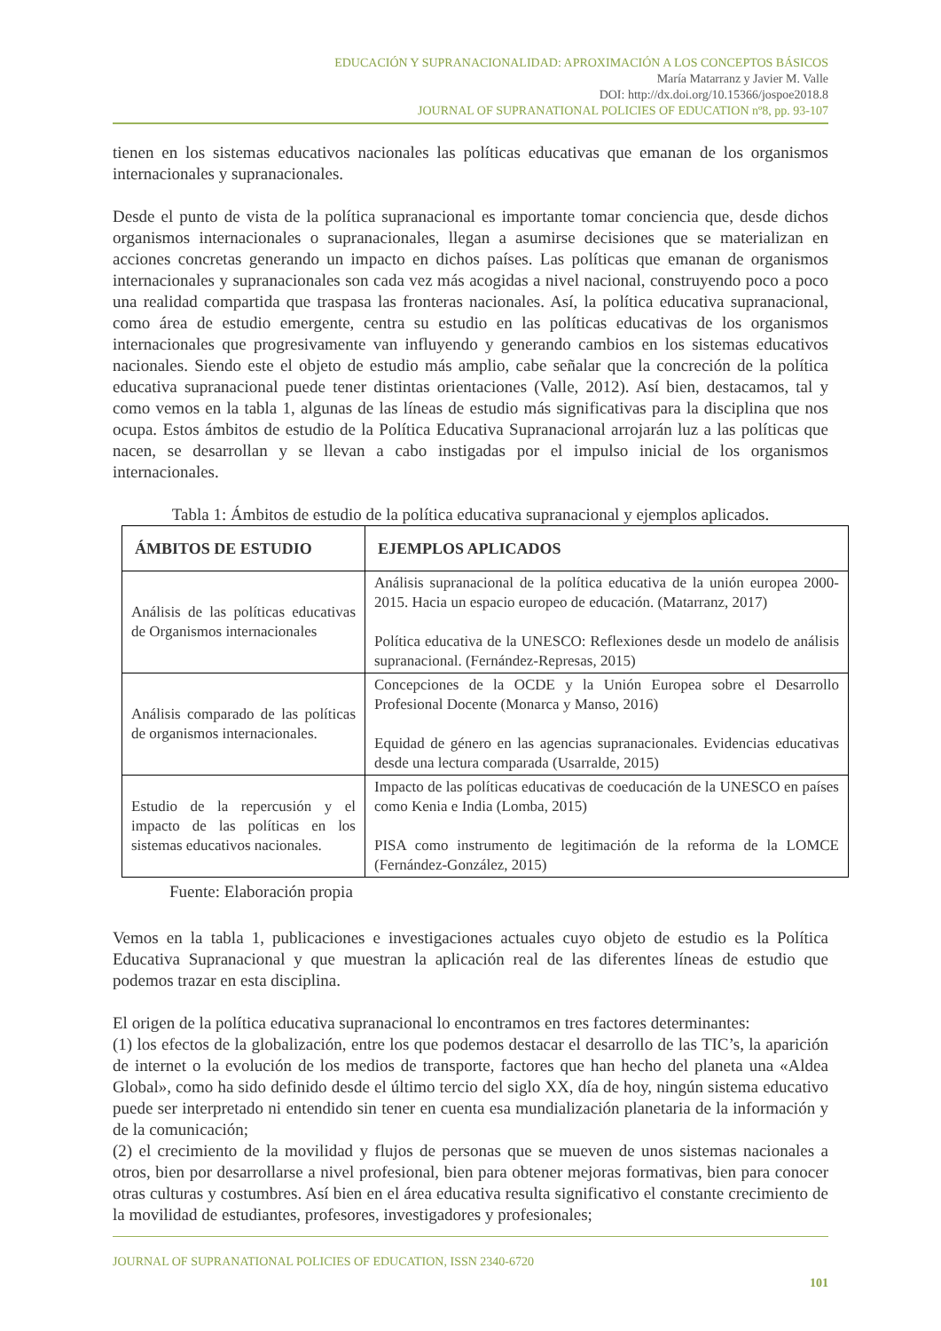EDUCACIÓN Y SUPRANACIONALIDAD: APROXIMACIÓN A LOS CONCEPTOS BÁSICOS
María Matarranz y Javier M. Valle
DOI: http://dx.doi.org/10.15366/jospoe2018.8
JOURNAL OF SUPRANATIONAL POLICIES OF EDUCATION nº8, pp. 93-107
tienen en los sistemas educativos nacionales las políticas educativas que emanan de los organismos internacionales y supranacionales.
Desde el punto de vista de la política supranacional es importante tomar conciencia que, desde dichos organismos internacionales o supranacionales, llegan a asumirse decisiones que se materializan en acciones concretas generando un impacto en dichos países. Las políticas que emanan de organismos internacionales y supranacionales son cada vez más acogidas a nivel nacional, construyendo poco a poco una realidad compartida que traspasa las fronteras nacionales. Así, la política educativa supranacional, como área de estudio emergente, centra su estudio en las políticas educativas de los organismos internacionales que progresivamente van influyendo y generando cambios en los sistemas educativos nacionales. Siendo este el objeto de estudio más amplio, cabe señalar que la concreción de la política educativa supranacional puede tener distintas orientaciones (Valle, 2012). Así bien, destacamos, tal y como vemos en la tabla 1, algunas de las líneas de estudio más significativas para la disciplina que nos ocupa. Estos ámbitos de estudio de la Política Educativa Supranacional arrojarán luz a las políticas que nacen, se desarrollan y se llevan a cabo instigadas por el impulso inicial de los organismos internacionales.
Tabla 1: Ámbitos de estudio de la política educativa supranacional y ejemplos aplicados.
| ÁMBITOS DE ESTUDIO | EJEMPLOS APLICADOS |
| --- | --- |
| Análisis de las políticas educativas de Organismos internacionales | Análisis supranacional de la política educativa de la unión europea 2000-2015. Hacia un espacio europeo de educación. (Matarranz, 2017) Política educativa de la UNESCO: Reflexiones desde un modelo de análisis supranacional. (Fernández-Represas, 2015) |
| Análisis comparado de las políticas de organismos internacionales. | Concepciones de la OCDE y la Unión Europea sobre el Desarrollo Profesional Docente (Monarca y Manso, 2016) Equidad de género en las agencias supranacionales. Evidencias educativas desde una lectura comparada (Usarralde, 2015) |
| Estudio de la repercusión y el impacto de las políticas en los sistemas educativos nacionales. | Impacto de las políticas educativas de coeducación de la UNESCO en países como Kenia e India (Lomba, 2015) PISA como instrumento de legitimación de la reforma de la LOMCE (Fernández-González, 2015) |
Fuente: Elaboración propia
Vemos en la tabla 1, publicaciones e investigaciones actuales cuyo objeto de estudio es la Política Educativa Supranacional y que muestran la aplicación real de las diferentes líneas de estudio que podemos trazar en esta disciplina.
El origen de la política educativa supranacional lo encontramos en tres factores determinantes:
(1) los efectos de la globalización, entre los que podemos destacar el desarrollo de las TIC’s, la aparición de internet o la evolución de los medios de transporte, factores que han hecho del planeta una «Aldea Global», como ha sido definido desde el último tercio del siglo XX, día de hoy, ningún sistema educativo puede ser interpretado ni entendido sin tener en cuenta esa mundialización planetaria de la información y de la comunicación;
(2) el crecimiento de la movilidad y flujos de personas que se mueven de unos sistemas nacionales a otros, bien por desarrollarse a nivel profesional, bien para obtener mejoras formativas, bien para conocer otras culturas y costumbres. Así bien en el área educativa resulta significativo el constante crecimiento de la movilidad de estudiantes, profesores, investigadores y profesionales;
JOURNAL OF SUPRANATIONAL POLICIES OF EDUCATION, ISSN 2340-6720
101